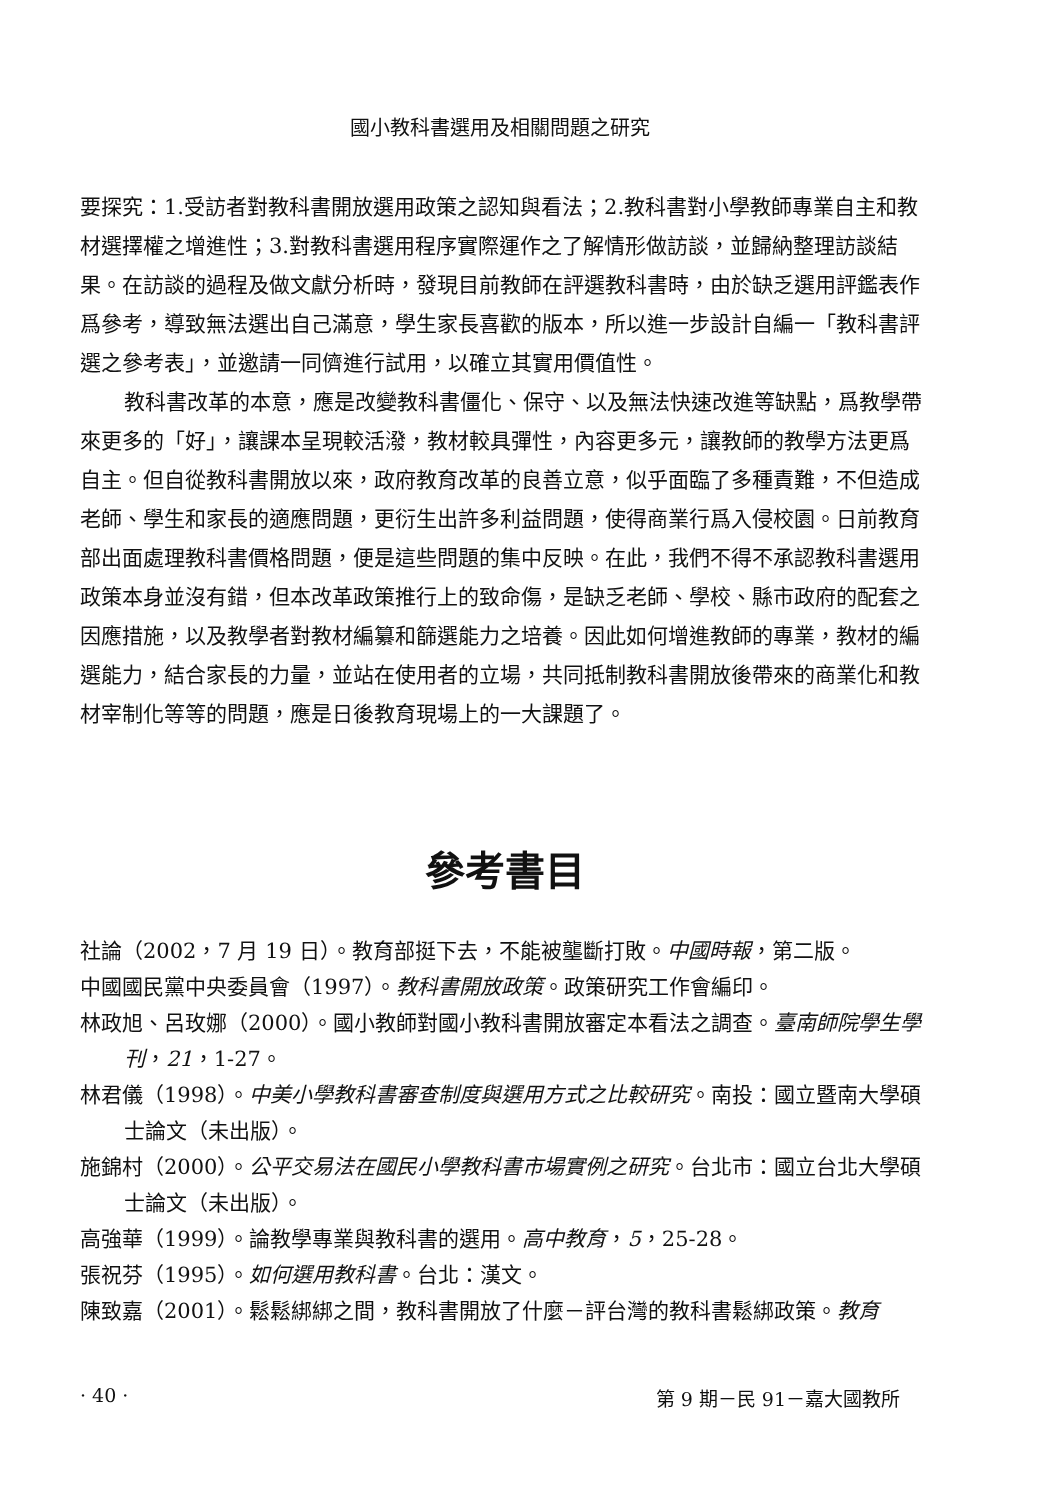國小教科書選用及相關問題之研究
要探究：1.受訪者對教科書開放選用政策之認知與看法；2.教科書對小學教師專業自主和教材選擇權之增進性；3.對教科書選用程序實際運作之了解情形做訪談，並歸納整理訪談結果。在訪談的過程及做文獻分析時，發現目前教師在評選教科書時，由於缺乏選用評鑑表作爲參考，導致無法選出自己滿意，學生家長喜歡的版本，所以進一步設計自編一「教科書評選之參考表」，並邀請一同儕進行試用，以確立其實用價值性。
教科書改革的本意，應是改變教科書僵化、保守、以及無法快速改進等缺點，爲教學帶來更多的「好」，讓課本呈現較活潑，教材較具彈性，內容更多元，讓教師的教學方法更爲自主。但自從教科書開放以來，政府教育改革的良善立意，似乎面臨了多種責難，不但造成老師、學生和家長的適應問題，更衍生出許多利益問題，使得商業行爲入侵校園。日前教育部出面處理教科書價格問題，便是這些問題的集中反映。在此，我們不得不承認教科書選用政策本身並沒有錯，但本改革政策推行上的致命傷，是缺乏老師、學校、縣市政府的配套之因應措施，以及教學者對教材編纂和篩選能力之培養。因此如何增進教師的專業，教材的編選能力，結合家長的力量，並站在使用者的立場，共同抵制教科書開放後帶來的商業化和教材宰制化等等的問題，應是日後教育現場上的一大課題了。
參考書目
社論（2002，7 月 19 日）。教育部挺下去，不能被壟斷打敗。中國時報，第二版。
中國國民黨中央委員會（1997）。教科書開放政策。政策研究工作會編印。
林政旭、呂玫娜（2000）。國小教師對國小教科書開放審定本看法之調查。臺南師院學生學刊，21，1-27。
林君儀（1998）。中美小學教科書審查制度與選用方式之比較研究。南投：國立暨南大學碩士論文（未出版）。
施錦村（2000）。公平交易法在國民小學教科書市場實例之研究。台北市：國立台北大學碩士論文（未出版）。
高強華（1999）。論教學專業與教科書的選用。高中教育，5，25-28。
張祝芬（1995）。如何選用教科書。台北：漢文。
陳致嘉（2001）。鬆鬆綁綁之間，教科書開放了什麼－評台灣的教科書鬆綁政策。教育
· 40 · 第 9 期－民 91－嘉大國教所